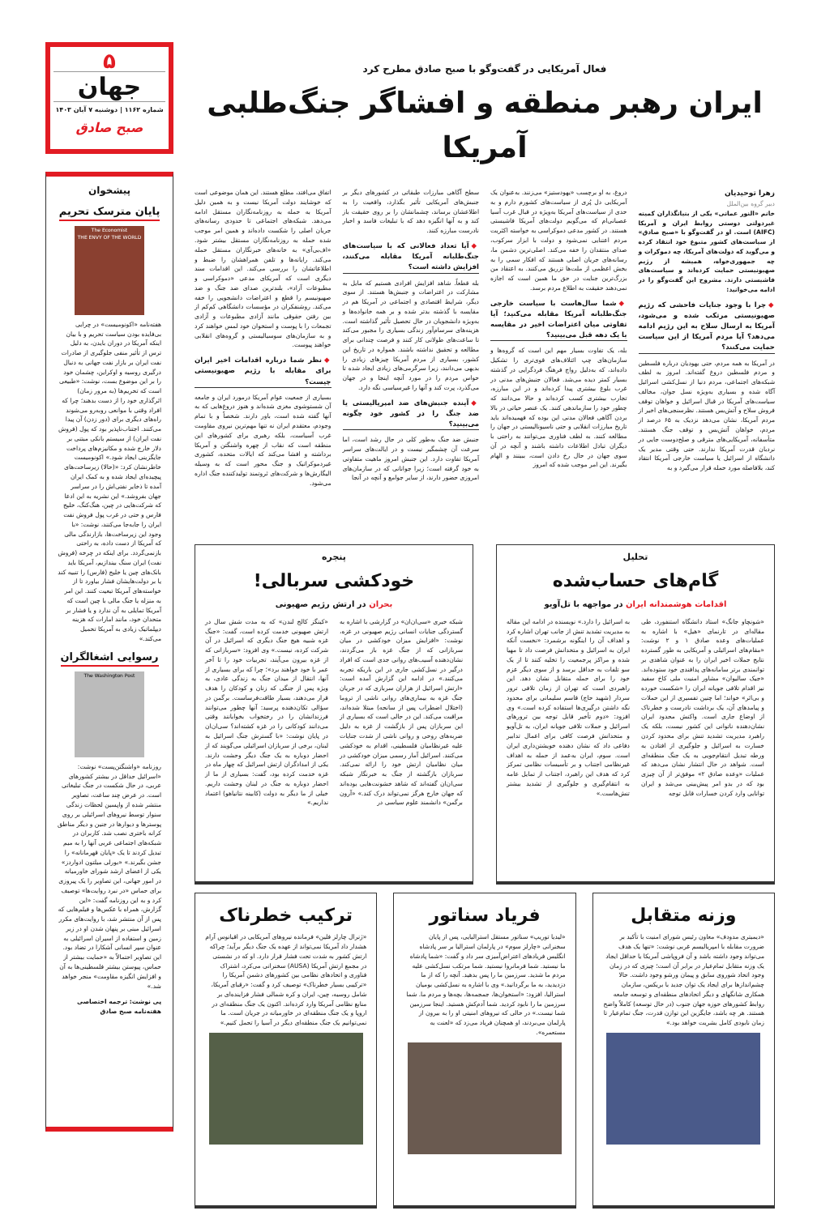فعال آمریکایی در گفت‌وگو با صبح صادق مطرح کرد
ایران رهبر منطقه و افشاگر جنگ‌طلبی آمریکا
زهرا توحیدیان
دبیر گروه بین‌الملل
خانم «النور عمانی» یکی از بنیانگذاران کمیته غیردولتی دوستی روابط ایران و آمریکا (AIFC) است. او در گفت‌وگو با «صبح صادق» از سیاست‌های کشور متبوع خود انتقاد کرده و می‌گوید که دولت‌های آمریکا، چه دموکرات و چه جمهوری‌خواه، همیشه از رژیم صهیونیستی حمایت کرده‌اند و سیاست‌های فاشیستی دارند. مشروح این گفت‌وگو را در ادامه می‌خوانید:
◆ چرا با وجود جنایات فاحشی که رژیم صهیونیستی مرتکب شده و می‌شود، آمریکا به ارسال سلاح به این رژیم ادامه می‌دهد؟ آیا مردم آمریکا از این سیاست حمایت می‌کنند؟
در آمریکا به همه مردم، حتی یهودیان درباره فلسطین و مردم فلسطین دروغ گفته‌اند. امروز به لطف شبکه‌های اجتماعی، مردم دنیا از نسل‌کشی اسرائیل آگاه شده و بسیاری به‌ویژه نسل جوان، مخالف سیاست‌های آمریکا در قبال اسرائیل و خواهان توقف فروش سلاح و آتش‌بس هستند. نظرسنجی‌های اخیر از مردم آمریکا، نشان می‌دهد نزدیک به ۶۵ درصد از مردم، خواهان آتش‌بس و توقف جنگ هستند. متأسفانه، آمریکایی‌های مترقی و صلح‌دوست جایی در نردبان قدرت آمریکا ندارند. حتی وقتی مدیر یک دانشگاه از اسرائیل یا سیاست خارجی آمریکا انتقاد کند، بلافاصله مورد حمله قرار می‌گیرد و به
دروغ، به او برچسب «یهودستیز» می‌زنند. به‌عنوان یک آمریکایی دل پُری از سیاست‌های کشورم دارم و به حدی از سیاست‌های آمریکا به‌ویژه در قبال غرب آسیا عصبانی‌ام که می‌گویم دولت‌های آمریکا فاشیستی هستند. در کشور مدعی دموکراسی به خواسته اکثریت مردم اعتنایی نمی‌شود و دولت با ابزار سرکوب، صدای منتقدان را خفه می‌کند. اصلی‌ترین دشمن ما، رسانه‌های جریان اصلی هستند که افکار سمی را به بخش اعظمی از ملت‌ها تزریق می‌کنند. به اعتقاد من بزرگ‌ترین جنایت در حق ما همین است که اجازه نمی‌دهند حقیقت به اطلاع مردم برسد.
◆ شما سال‌هاست با سیاست خارجی جنگ‌طلبانه آمریکا مقابله می‌کنید؛ آیا تفاوتی میان اعتراضات اخیر در مقایسه با یک دهه قبل می‌بینید؟
بله، یک تفاوت بسیار مهم این است که گروه‌ها و سازمان‌های چپ ائتلاف‌های قوی‌تری را تشکیل داده‌اند، که به‌دلیل رواج فرهنگ فردگرایی در گذشته بسیار کمتر دیده می‌شد. فعالان جنبش‌های مدنی در غرب بلوغ بیشتری پیدا کرده‌اند و در این مبارزه، تجارب بیشتری کسب کرده‌اند و حالا می‌دانند که چطور خود را سازماندهی کنند. یک عنصر حیاتی در بالا بردن آگاهی فعالان مدنی این بوده که فهمیده‌اند باید تاریخ مبارزات انقلابی و حتی ناسیونالیستی در جهان را مطالعه کنند. به لطف فناوری می‌توانند به راحتی با دیگران تبادل اطلاعات داشته باشند و آنچه در آن سوی جهان در حال رخ دادن است، ببینند و الهام بگیرند. این امر موجب شده که امروز
سطح آگاهی مبارزات طبقاتی در کشورهای دیگر بر جنبش‌های آمریکایی تأثیر بگذارد، واقعیت را به اطلاعشان برساند، چشمانشان را بر روی حقیقت باز کند و به آنها انگیزه دهد که با تبلیغات فاسد و اخبار نادرست مبارزه کنند.
◆ آیا تعداد فعالانی که با سیاست‌های جنگ‌طلبانه آمریکا مقابله می‌کنند، افزایش داشته است؟
بله قطعاً. شاهد افزایش افرادی هستیم که مایل به مشارکت در اعتراضات و جنبش‌ها هستند. از سوی دیگر، شرایط اقتصادی و اجتماعی در آمریکا هم در مقایسه با گذشته بدتر شده و بر همه خانواده‌ها و به‌ویژه دانشجویان در حال تحصیل تأثیر گذاشته است. هزینه‌های سرسام‌آور زندگی بسیاری را مجبور می‌کند تا ساعت‌های طولانی کار کنند و فرصت چندانی برای مطالعه و تحقیق نداشته باشند. همواره در تاریخ این کشور، بسیاری از مردم آمریکا چیزهای زیادی را بدیهی می‌دانند، زیرا سرگرمی‌های زیادی ایجاد شده تا حواس مردم را در مورد آنچه اینجا و در جهان می‌گذرد، پرت کند و آنها را غیرسیاسی نگه دارد.
◆ آینده جنبش‌های ضد امپریالیستی یا ضد جنگ را در کشور خود چگونه می‌بینید؟
جنبش ضد جنگ به‌طور کلی در حال رشد است، اما سرعت آن چشمگیر نیست و در ایالت‌های سراسر آمریکا تفاوت دارد. این جنبش امروز ماهیت متفاوتی به خود گرفته است؛ زیرا جوانانی که در سازمان‌های امروزی حضور دارند، از سایر جوامع و آنچه در آنجا
اتفاق می‌افتد، مطلع هستند. این همان موضوعی است که خوشایند دولت آمریکا نیست و به همین دلیل آمریکا به حمله به روزنامه‌نگاران مستقل ادامه می‌دهد. شبکه‌های اجتماعی تا حدودی رسانه‌های جریان اصلی را شکست داده‌اند و همین امر موجب شده حمله به روزنامه‌نگاران مستقل بیشتر شود. «اف‌بی‌آی» به خانه‌های خبرنگاران مستقل حمله می‌کند. رایانه‌ها و تلفن همراهشان را ضبط و اطلاعاتشان را بررسی می‌کند. این اقدامات سند دیگری است که آمریکای مدعی «دموکراسی و مطبوعات آزاد»، بلندترین صدای ضد جنگ و ضد صهیونیسم را قطع و اعتراضات دانشجویی را خفه می‌کند. روشنفکران در مؤسسات دانشگاهی کم‌کم از بین رفتن حقوقی مانند آزادی مطبوعات و آزادی تجمعات را با پوست و استخوان خود لمس خواهند کرد و به سازمان‌های سوسیالیستی و گروه‌های انقلابی خواهند پیوست.
◆ نظر شما درباره اقدامات اخیر ایران برای مقابله با رژیم صهیونیستی چیست؟
بسیاری از جمعیت عوام آمریکا درمورد ایران و جامعه آن شستوشوی مغزی شده‌اند و هنوز دروغ‌هایی که به آنها گفته شده است، باور دارند. شخصاً و با تمام وجودم، معتقدم ایران نه تنها مهم‌ترین نیروی مقاومت غرب آسیاست، بلکه رهبری برای کشورهای این منطقه است که نقاب از چهره واشنگتن و آمریکا برداشته و افشا می‌کند که ایالات متحده، کشوری غیردموکراتیک و جنگ محور است که به وسیله الیگارش‌ها و شرکت‌های ثروتمند تولیدکننده جنگ اداره می‌شود.
تحلیل
گام‌های حساب‌شده
اقدامات هوشمندانه ایران در مواجهه با تل‌آویو
«شونچاو جانگ» استاد دانشگاه استنفورد، طی مقاله‌ای در تارنمای «هیل» با اشاره به عملیات‌های وعده صادق ۱ و ۲ نوشت: «مقام‌های اسرائیلی و آمریکایی به طور گسترده نتایج حملات اخیر ایران را به عنوان شاهدی بر توانمندی برتر سامانه‌های پدافندی خود ستوده‌اند. «جیک سالیوان» مشاور امنیت ملی کاخ سفید نیز اقدام تلافی جویانه ایران را «شکست خورده و بی‌اثر» خواند؛ اما چنین تفسیری از این حملات و پیامدهای آن، یک برداشت نادرست و خطرناک از اوضاع جاری است. واکنش محدود ایران نشان‌دهنده ناتوانی این کشور نیست، بلکه یک راهبرد مدیریت تشدید تنش برای محدود کردن خسارت به اسرائیل و جلوگیری از افتادن به ورطه تبدیل انتقام‌جویی به یک جنگ منطقه‌ای است. شواهد در حال انتشار نشان می‌دهد که عملیات «وعده صادق ۲» موفق‌تر از آن چیزی بود که در بدو امر پیش‌بینی می‌شد و ایران توانایی وارد کردن خسارات قابل توجه
به اسرائیل را دارد.» نویسنده در ادامه این مقاله به مدیریت تشدید تنش از جانب تهران اشاره کرد و اهداف آن را اینگونه برشمرد: «نخست آنکه ایران به اسرائیل و متحدانش فرصت داد تا مهیا شده و مراکز پرجمعیت را تخلیه کنند تا از یک سو تلفات به حداقل برسد و از سوی دیگر عزم خود را برای حمله متقابل نشان دهد. این راهبردی است که تهران از زمان تلافی ترور سردار (شهید حاج) قاسم سلیمانی برای محدود نگه داشتن درگیری‌ها استفاده کرده است.» وی افزود: «دوم تأخیر قابل توجه بین ترورهای اسرائیل و حملات تلافی جویانه ایران، به تل‌آویو و متحدانش فرصت کافی برای اعمال تدابیر دفاعی داد که نشان دهنده خویشتن‌داری ایران است. سوم، ایران به‌عمد از حمله به اهداف غیرنظامی اجتناب و بر تأسیسات نظامی تمرکز کرد که هدف این راهبرد، اجتناب از تمایل عامه به انتقام‌گیری و جلوگیری از تشدید بیشتر تنش‌هاست.»
پنجره
خودکشی سربالی!
بحران در ارتش رژیم صهیونی
شبکه خبری «سی‌ان‌ان» در گزارشی با اشاره به گستردگی جنایات انسانی رژیم صهیونی در غزه، نوشت: «افزایش میزان خودکشی در میان سربازانی که از جنگ غزه باز می‌گردند، نشان‌دهنده آسیب‌های روانی جدی است که افراد درگیر در نسل‌کشی جاری در این باریکه تجربه می‌کنند.» در ادامه این گزارش آمده است: «ارتش اسرائیل از هزاران سربازی که در جریان جنگ غزه به بیماری‌های روانی ناشی از تروما (اختلال اضطراب پس از سانحه) مبتلا شده‌اند، مراقبت می‌کند. این در حالی است که بسیاری از این سربازان پس از بازگشت از غزه به دلیل ضربه‌های روحی و روانی ناشی از شدت جنایات علیه غیرنظامیان فلسطینی، اقدام به خودکشی می‌کنند. اسرائیل آمار رسمی میزان خودکشی در میان نظامیان ارتش خود را ارائه نمی‌کند. سربازان بازگشته از جنگ به خبرنگار شبکه سی‌ان‌ان گفته‌اند که شاهد خشونت‌هایی بوده‌اند که جهان خارج هرگز نمی‌تواند درک کند.» «آرون برگمن» دانشمند علوم سیاسی در
«کینگز کالج لندن» که به مدت شش سال در ارتش صهیونی خدمت کرده است، گفت: «جنگ غزه شبیه هیچ جنگ دیگری که اسرائیل در آن شرکت کرده، نیست.» وی افزود: «سربازانی که از غزه بیرون می‌آیند، تجربیات خود را تا آخر عمر با خود خواهند برد»؛ چرا که برای بسیاری از آنها، انتقال از میدان جنگ به زندگی عادی، به ویژه پس از جنگی که زنان و کودکان را هدف قرار می‌دهند، بسیار طاقت‌فرساست. برگمن در سؤالی تکان‌دهنده پرسید: آنها چطور می‌توانند فرزندانشان را در رختخواب بخوابانند وقتی می‌دانند کودکانی را در غزه کشته‌اند؟ سی‌ان‌ان در پایان نوشت: «با گسترش جنگ اسرائیل به لبنان، برخی از سربازان اسرائیلی می‌گویند که از احضار دوباره به یک جنگ دیگر وحشت دارند. یکی از امدادگران ارتش اسرائیل که چهار ماه در غزه خدمت کرده بود، گفت: بسیاری از ما از احضار دوباره به جنگ در لبنان وحشت داریم. خیلی از ما دیگر به دولت (کابینه نتانیاهو) اعتماد نداریم.»
وزنه متقابل
«دیمیتری مدودف» معاون رئیس شورای امنیت با تأکید بر ضرورت مقابله با امپریالیسم غربی نوشت: «تنها یک هدف می‌تواند وجود داشته باشد و آن فروپاشی آمریکا یا حداقل ایجاد یک وزنه متقابل تمام‌عیار در برابر آن است؛ چیزی که در زمان وجود اتحاد شوروی سابق و پیمان ورشو وجود داشت. حالا چشم‌اندازها برای ایجاد یک توان جدید با بریکس، سازمان همکاری شانگهای و دیگر اتحادهای منطقه‌ای و توسعه جامعه روابط کشورهای حوزه جهان جنوب (در حال توسعه) کاملاً واضح هستند. هر چه باشد، جایگزین این توازن قدرت، جنگ تمام‌عیار تا زمان نابودی کامل بشریت خواهد بود.»
فریاد سناتور
«لیدیا توریپ» سناتور مستقل استرالیایی، پس از پایان سخنرانی «چارلز سوم» در پارلمان استرالیا بر سر پادشاه انگلیس فریادهای اعتراض‌آمیزی سر داد و گفت: «شما پادشاه ما نیستید. شما فرمانروا نیستید. شما مرتکب نسل‌کشی علیه مردم ما شدید. سرزمین ما را پس بدهید. آنچه را که از ما دزدیدید، به ما برگردانید.» وی با اشاره به نسل‌کشی بومیان استرالیا، افزود: «استخوان‌ها، جمجمه‌ها، بچه‌ها و مردم ما. شما سرزمین ما را نابود کردید. شما آدم‌کش هستید. اینجا سرزمین شما نیست.» در حالی که نیروهای امنیتی او را به بیرون از پارلمان می‌بردند، او همچنان فریاد می‌زد که «لعنت به مستعمره».
ترکیب خطرناک
«ژنرال چارلز فلین» فرمانده نیروهای آمریکایی در اقیانوس آرام هشدار داد آمریکا نمی‌تواند از عهده یک جنگ دیگر برآید؛ چراکه ارتش کشور به شدت تحت فشار قرار دارد. او که در نشستی در مجمع ارتش آمریکا (AUSA) سخنرانی می‌کرد، اشتراک فناوری و اتحادهای نظامی بین کشورهای دشمن آمریکا را «ترکیبی بسیار خطرناک» توصیف کرد و گفت: «رقبای آمریکا، شامل روسیه، چین، ایران و کره شمالی فشار فزاینده‌ای بر منابع نظامی آمریکا وارد کرده‌اند. اکنون یک جنگ منطقه‌ای در اروپا و یک جنگ منطقه‌ای در خاورمیانه در جریان است. ما نمی‌توانیم یک جنگ منطقه‌ای دیگر در آسیا را تحمل کنیم.»
۵
جهان
شماره ۱۱۶۲ | دوشنبه ۷ آبان ۱۴۰۳
صبح صادق
پیشخوان
پایان مترسک تحریم
The Economist
THE ENVY OF THE WORLD
هفته‌نامه «اکونومیست» در چرایی بی‌فایده بودن سیاست تحریم و با بیان اینکه آمریکا در دوران بایدن، به دلیل ترس از تأثیر منفی جلوگیری از صادرات نفت ایران بر بازار نفت جهانی به دنبال درگیری روسیه و اوکراین، چشمان خود را بر این موضوع بست، نوشت: «طبیعی است که تحریم‌ها (به مرور زمان) اثرگذاری خود را از دست بدهند؛ چرا که افراد وقتی با موانعی روبه‌رو می‌شوند راه‌های دیگری برای (دور زدن) آن پیدا می‌کنند. اجتناب‌ناپذیر بود که پول (فروش نفت ایران) از سیستم بانکی مبتنی بر دلار خارج شده و مکانیزم‌های پرداخت جایگزینی ایجاد شود.» اکونومیست خاطرنشان کرد: «(حالا) زیرساخت‌های پیچیده‌ای ایجاد شده و به کمک ایران آمده تا ذخایر نفتی‌اش را در سراسر جهان بفروشد.» این نشریه به این ادعا که شرکت‌هایی در چین، هنگ‌کنگ، خلیج فارس و حتی در غرب پول فروش نفت ایران را جابه‌جا می‌کنند، نوشت: «با وجود این زیرساخت‌ها، بازارندگی مالی که آمریکا از دست داده، به راحتی بازنمی‌گردد. برای اینکه در چرخه (فروش نفت) ایران سنگ بیندازیم، آمریکا باید بانک‌های چین یا خلیج (فارس) را تنبیه کند یا بر دولت‌هایشان فشار بیاورد تا از خواسته‌های آمریکا تبعیت کنند. این امر به منزله یا جنگ مالی با چین است که آمریکا تمایلی به آن ندارد و یا فشار بر متحدان خود، مانند امارات که هزینه دیپلماتیک زیادی به آمریکا تحمیل می‌کند.»
رسوایی اشغالگران
The Washington Post
روزنامه «واشنگتن‌پست» نوشت: «اسرائیل حداقل در بیشتر کشورهای عربی، در حال شکست در جنگ تبلیغاتی است. در عرض چند ساعت، تصاویر منتشر شده از واپسین لحظات زندگی سنوار توسط نیروهای اسرائیلی بر روی پوسترها و دیوارها در جنین و دیگر مناطق کرانه باختری نصب شد. کاربران در شبکه‌های اجتماعی عربی آنها را به میم تبدیل کردند تا یک «پایان قهرمانانه» را جشن بگیرند.» «بورلی میلتون ادواردز» یکی از اعضای ارشد شورای خاورمیانه در امور جهانی، این تصاویر را یک پیروزی برای حماس «در نبرد روایت‌ها» توصیف کرد و به این روزنامه گفت: «این گزارش، همراه با عکس‌ها و فیلم‌هایی که پس از آن منتشر شد، با روایت‌های مکرر اسرائیل مبنی بر پنهان شدن او در زیر زمین و استفاده از اسیران اسرائیلی به عنوان سپر انسانی آشکارا در تضاد بود. این تصاویر احتمالاً به «حمایت بیشتر از حماس، پیوستن بیشتر فلسطینی‌ها به آن و افزایش انگیزه مقاومت» منجر خواهد شد.»
پی نوشت: ترجمه اختصاصی هفته‌نامه صبح صادق